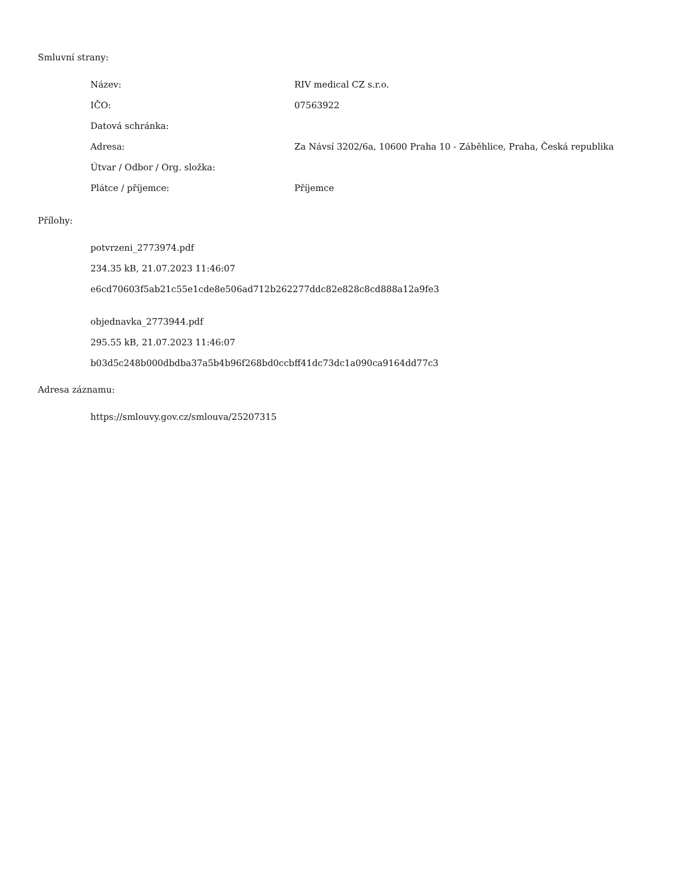Smluvní strany:
| Název: | RIV medical CZ s.r.o. |
| IČO: | 07563922 |
| Datová schránka: | |
| Adresa: | Za Návsí 3202/6a, 10600 Praha 10 - Záběhlice, Praha, Česká republika |
| Útvar / Odbor / Org. složka: | |
| Plátce / příjemce: | Příjemce |
Přílohy:
potvrzeni_2773974.pdf
234.35 kB, 21.07.2023 11:46:07
e6cd70603f5ab21c55e1cde8e506ad712b262277ddc82e828c8cd888a12a9fe3
objednavka_2773944.pdf
295.55 kB, 21.07.2023 11:46:07
b03d5c248b000dbdba37a5b4b96f268bd0ccbff41dc73dc1a090ca9164dd77c3
Adresa záznamu:
https://smlouvy.gov.cz/smlouva/25207315